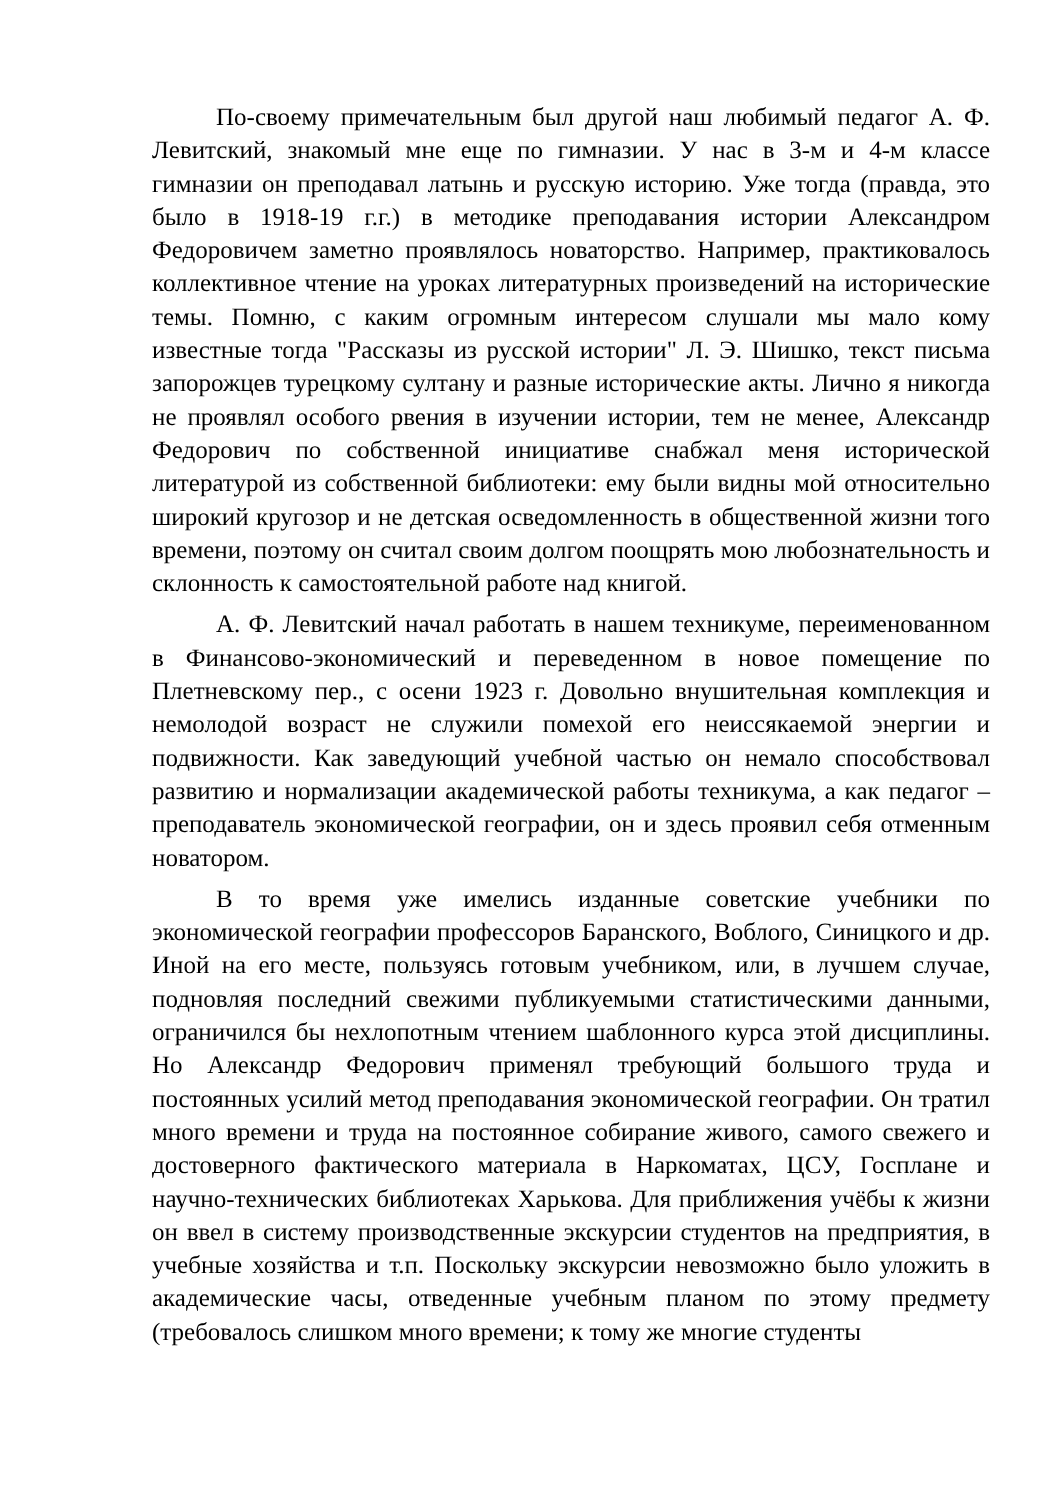По-своему примечательным был другой наш любимый педагог А. Ф. Левитский, знакомый мне еще по гимназии. У нас в 3-м и 4-м классе гимназии он преподавал латынь и русскую историю. Уже тогда (правда, это было в 1918-19 г.г.) в методике преподавания истории Александром Федоровичем заметно проявлялось новаторство. Например, практиковалось коллективное чтение на уроках литературных произведений на исторические темы. Помню, с каким огромным интересом слушали мы мало кому известные тогда "Рассказы из русской истории" Л. Э. Шишко, текст письма запорожцев турецкому султану и разные исторические акты. Лично я никогда не проявлял особого рвения в изучении истории, тем не менее, Александр Федорович по собственной инициативе снабжал меня исторической литературой из собственной библиотеки: ему были видны мой относительно широкий кругозор и не детская осведомленность в общественной жизни того времени, поэтому он считал своим долгом поощрять мою любознательность и склонность к самостоятельной работе над книгой.
А. Ф. Левитский начал работать в нашем техникуме, переименованном в Финансово-экономический и переведенном в новое помещение по Плетневскому пер., с осени 1923 г. Довольно внушительная комплекция и немолодой возраст не служили помехой его неиссякаемой энергии и подвижности. Как заведующий учебной частью он немало способствовал развитию и нормализации академической работы техникума, а как педагог – преподаватель экономической географии, он и здесь проявил себя отменным новатором.
В то время уже имелись изданные советские учебники по экономической географии профессоров Баранского, Воблого, Синицкого и др. Иной на его месте, пользуясь готовым учебником, или, в лучшем случае, подновляя последний свежими публикуемыми статистическими данными, ограничился бы нехлопотным чтением шаблонного курса этой дисциплины. Но Александр Федорович применял требующий большого труда и постоянных усилий метод преподавания экономической географии. Он тратил много времени и труда на постоянное собирание живого, самого свежего и достоверного фактического материала в Наркоматах, ЦСУ, Госплане и научно-технических библиотеках Харькова. Для приближения учёбы к жизни он ввел в систему производственные экскурсии студентов на предприятия, в учебные хозяйства и т.п. Поскольку экскурсии невозможно было уложить в академические часы, отведенные учебным планом по этому предмету (требовалось слишком много времени; к тому же многие студенты